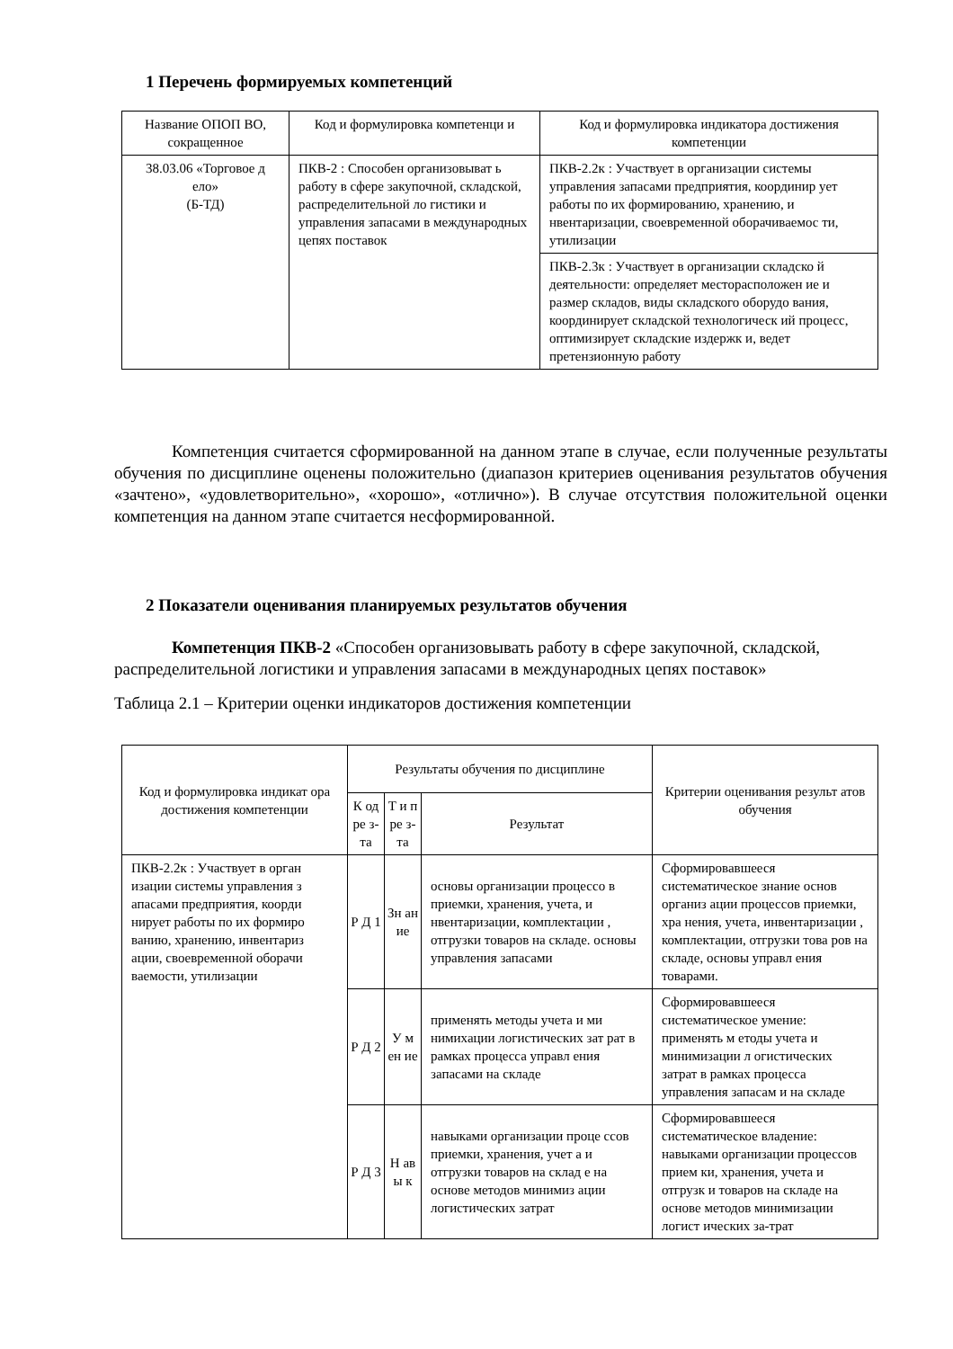1 Перечень формируемых компетенций
| Название ОПОП ВО, сокращенное | Код и формулировка компетенци и | Код и формулировка индикатора достижения компетенции |
| --- | --- | --- |
| 38.03.06 «Торговое д ело» (Б-ТД) | ПКВ-2 : Способен организовыват ь работу в сфере закупочной, складской, распределительной ло гистики и управления запасами в международных цепях поставок | ПКВ-2.2к : Участвует в организации системы управления запасами предприятия, координир ует работы по их формированию, хранению, и нвентаризации, своевременной оборачиваемос ти, утилизации |
| | | ПКВ-2.3к : Участвует в организации складско й деятельности: определяет месторасположен ие и размер складов, виды складского оборудо вания, координирует складской технологическ ий процесс, оптимизирует складские издержк и, ведет претензионную работу |
Компетенция считается сформированной на данном этапе в случае, если полученные результаты обучения по дисциплине оценены положительно (диапазон критериев оценивания результатов обучения «зачтено», «удовлетворительно», «хорошо», «отлично»). В случае отсутствия положительной оценки компетенция на данном этапе считается несформированной.
2 Показатели оценивания планируемых результатов обучения
Компетенция ПКВ-2 «Способен организовывать работу в сфере закупочной, складской, распределительной логистики и управления запасами в международных цепях поставок»
Таблица 2.1 – Критерии оценки индикаторов достижения компетенции
| Код и формулировка индикат ора достижения компетенции | Результаты обучения по дисциплине | | | Критерии оценивания результ атов обучения |
| --- | --- | --- | --- | --- |
| | К од ре з- та | Т и п ре з- та | Результат | |
| ПКВ-2.2к : Участвует в орган изации системы управления з апасами предприятия, коорди нирует работы по их формиро ванию, хранению, инвентариз ации, своевременной оборачи ваемости, утилизации | Р Д 1 | Зн ан ие | основы организации процессо в приемки, хранения, учета, и нвентаризации, комплектации , отгрузки товаров на складе. основы управления запасами | Сформировавшееся систематическое знание основ организ ации процессов приемки, хра нения, учета, инвентаризации , комплектации, отгрузки това ров на складе, основы управл ения товарами. |
| | Р Д 2 | У м ен ие | применять методы учета и ми нимихации логистических зат рат в рамках процесса управл ения запасами на складе | Сформировавшееся систематическое умение: применять м етоды учета и минимизации л огистических затрат в рамках процесса управления запасам и на складе |
| | Р Д 3 | Н ав ы к | навыками организации проце ссов приемки, хранения, учет а и отгрузки товаров на склад е на основе методов минимиз ации логистических затрат | Сформировавшееся систематическое владение: навыками организации процессов прием ки, хранения, учета и отгрузк и товаров на складе на основе методов минимизации логист ических за-трат |